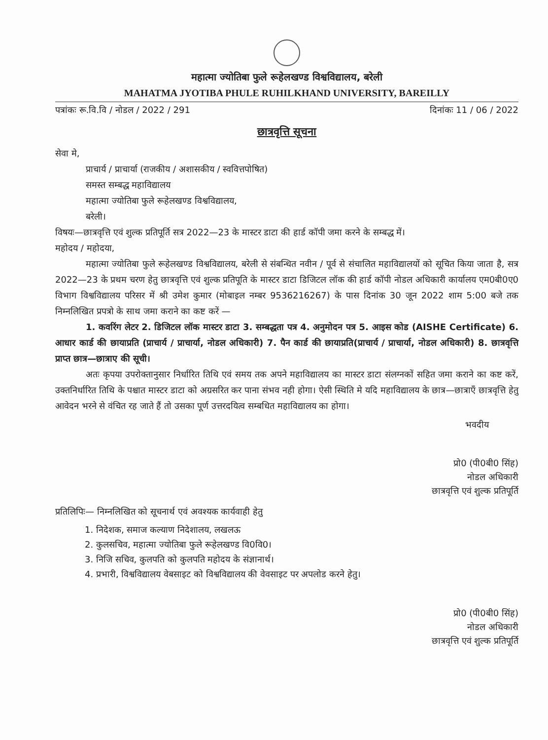महात्मा ज्योतिबा फुले रूहेलखण्ड विश्वविद्यालय, बरेली
MAHATMA JYOTIBA PHULE RUHILKHAND UNIVERSITY, BAREILLY
पत्रांकः रू.वि.वि / नोडल / 2022 / 291 दिनांकः 11 / 06 / 2022
छात्रवृत्ति सूचना
सेवा मे,
प्राचार्य / प्राचार्या (राजकीय / अशासकीय / स्ववित्तपोषित)
समस्त सम्बद्ध महाविद्यालय
महात्मा ज्योतिबा फुले रूहेलखण्ड विश्वविद्यालय,
बरेली।
विषयः—छात्रवृत्ति एवं शुल्क प्रतिपूर्ति सत्र 2022—23 के मास्टर डाटा की हार्ड कॉपी जमा करने के सम्बद्ध में।
महोदय / महोदया,
महात्मा ज्योतिबा फुले रूहेलखण्ड विश्वविद्यालय, बरेली से संबन्धित नवीन / पूर्व से संचालित महाविद्यालयों को सूचित किया जाता है, सत्र 2022—23 के प्रथम चरण हेतु छात्रवृत्ति एवं शुल्क प्रतिपूति के मास्टर डाटा डिजिटल लॉक की हार्ड कॉपी नोडल अधिकारी कार्यालय एम0बी0ए0 विभाग विश्वविद्यालय परिसर में श्री उमेश कुमार (मोबाइल नम्बर 9536216267) के पास दिनांक 30 जून 2022 शाम 5:00 बजे तक निम्नलिखित प्रपत्रो के साथ जमा कराने का कष्ट करें —
1. कवरिंग लेटर 2. डिजिटल लॉक मास्टर डाटा 3. सम्बद्धता पत्र 4. अनुमोदन पत्र 5. आइस कोड (AISHE Certificate) 6. आधार कार्ड की छायाप्रति (प्राचार्य / प्राचार्या, नोडल अधिकारी) 7. पैन कार्ड की छायाप्रति(प्राचार्य / प्राचार्या, नोडल अधिकारी) 8. छात्रवृत्ति प्राप्त छात्र—छात्राए की सूची।
अतः कृपया उपरोक्तानुसार निर्धारित तिथि एवं समय तक अपने महाविद्यालय का मास्टर डाटा संलग्नकों सहित जमा कराने का कष्ट करें, उक्तनिर्धारित तिथि के पश्चात मास्टर डाटा को अग्रसरित कर पाना संभव नही होगा। ऐसी स्थिति मे यदि महाविद्यालय के छात्र—छात्राएँ छात्रवृत्ति हेतु आवेदन भरने से वंचित रह जाते हैं तो उसका पूर्ण उत्तरदयित्व सम्बधित महाविद्यालय का होगा।
भवदीय
प्रो0 (पी0बी0 सिंह)
नोडल अधिकारी
छात्रवृत्ति एवं शुल्क प्रतिपूर्ति
प्रतिलिपिः— निम्नलिखित को सूचनार्थ एवं अवश्यक कार्यवाही हेतु
1. निदेशक, समाज कल्याण निदेशालय, लखलऊ
2. कुलसचिव, महात्मा ज्योतिबा फुले रूहेलखण्ड वि0वि0।
3. निजि सचिव, कुलपति को कुलपति महोदय के संज्ञानार्थ।
4. प्रभारी, विश्वविद्यालय वेबसाइट को विश्वविद्यालय की वेवसाइट पर अपलोड करने हेतु।
प्रो0 (पी0बी0 सिंह)
नोडल अधिकारी
छात्रवृत्ति एवं शुल्क प्रतिपूर्ति